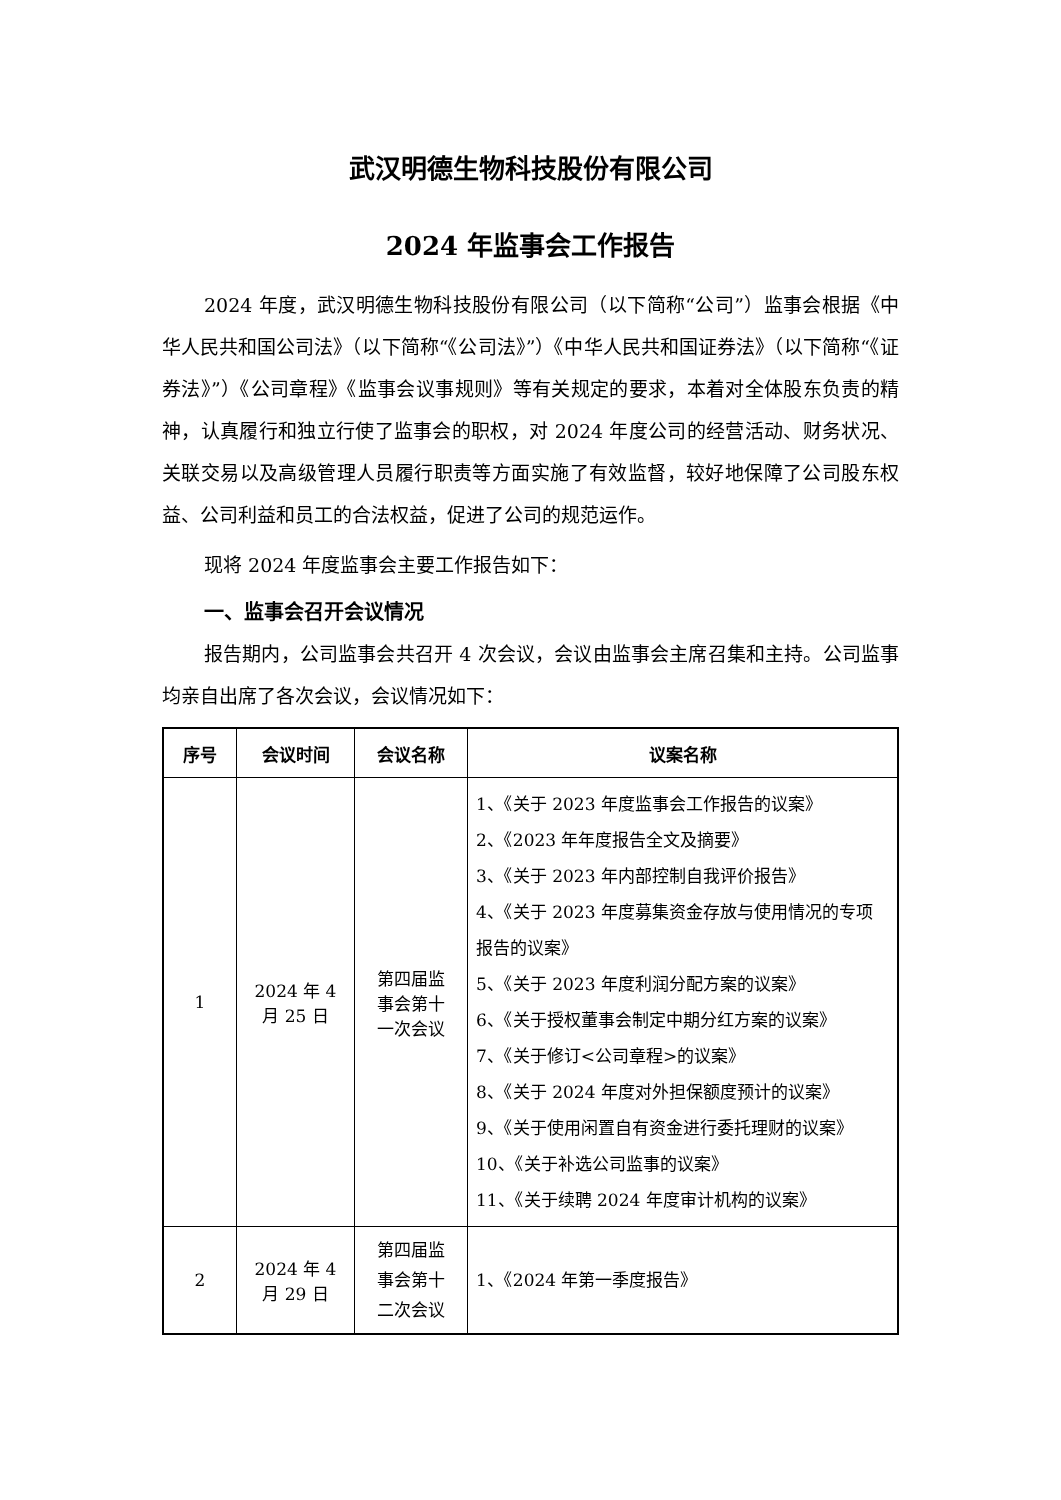武汉明德生物科技股份有限公司
2024 年监事会工作报告
2024 年度，武汉明德生物科技股份有限公司（以下简称“公司”）监事会根据《中华人民共和国公司法》（以下简称“《公司法》”）《中华人民共和国证券法》（以下简称“《证券法》”）《公司章程》《监事会议事规则》等有关规定的要求，本着对全体股东负责的精神，认真履行和独立行使了监事会的职权，对 2024 年度公司的经营活动、财务状况、关联交易以及高级管理人员履行职责等方面实施了有效监督，较好地保障了公司股东权益、公司利益和员工的合法权益，促进了公司的规范运作。
现将 2024 年度监事会主要工作报告如下：
一、监事会召开会议情况
报告期内，公司监事会共召开 4 次会议，会议由监事会主席召集和主持。公司监事均亲自出席了各次会议，会议情况如下：
| 序号 | 会议时间 | 会议名称 | 议案名称 |
| --- | --- | --- | --- |
| 1 | 2024 年 4 月 25 日 | 第四届监 事会第十 一次会议 | 1、《关于 2023 年度监事会工作报告的议案》 2、《2023 年年度报告全文及摘要》 3、《关于 2023 年内部控制自我评价报告》 4、《关于 2023 年度募集资金存放与使用情况的专项报告的议案》 5、《关于 2023 年度利润分配方案的议案》 6、《关于授权董事会制定中期分红方案的议案》 7、《关于修订<公司章程>的议案》 8、《关于 2024 年度对外担保额度预计的议案》 9、《关于使用闲置自有资金进行委托理财的议案》 10、《关于补选公司监事的议案》 11、《关于续聘 2024 年度审计机构的议案》 |
| 2 | 2024 年 4 月 29 日 | 第四届监 事会第十 二次会议 | 1、《2024 年第一季度报告》 |